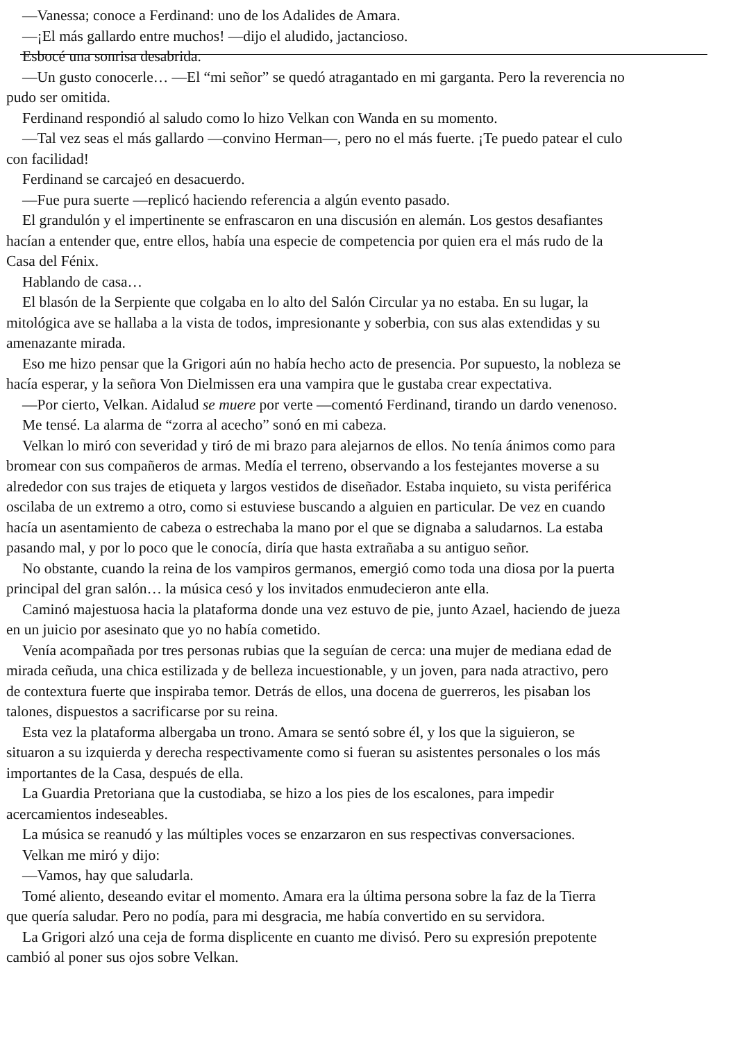—Vanessa; conoce a Ferdinand: uno de los Adalides de Amara.
—¡El más gallardo entre muchos! —dijo el aludido, jactancioso.
Esbocé una sonrisa desabrida.
—Un gusto conocerle… —El “mi señor” se quedó atragantado en mi garganta. Pero la reverencia no
pudo ser omitida.
Ferdinand respondió al saludo como lo hizo Velkan con Wanda en su momento.
—Tal vez seas el más gallardo —convino Herman—, pero no el más fuerte. ¡Te puedo patear el culo
con facilidad!
Ferdinand se carcajeó en desacuerdo.
—Fue pura suerte —replicó haciendo referencia a algún evento pasado.
El grandulón y el impertinente se enfrascaron en una discusión en alemán. Los gestos desafiantes
hacían a entender que, entre ellos, había una especie de competencia por quien era el más rudo de la
Casa del Fénix.
Hablando de casa…
El blasón de la Serpiente que colgaba en lo alto del Salón Circular ya no estaba. En su lugar, la
mitológica ave se hallaba a la vista de todos, impresionante y soberbia, con sus alas extendidas y su
amenazante mirada.
Eso me hizo pensar que la Grigori aún no había hecho acto de presencia. Por supuesto, la nobleza se
hacía esperar, y la señora Von Dielmissen era una vampira que le gustaba crear expectativa.
—Por cierto, Velkan. Aidalud se muere por verte —comentó Ferdinand, tirando un dardo venenoso.
Me tensé. La alarma de “zorra al acecho” sonó en mi cabeza.
Velkan lo miró con severidad y tiró de mi brazo para alejarnos de ellos. No tenía ánimos como para
bromear con sus compañeros de armas. Medía el terreno, observando a los festejantes moverse a su
alrededor con sus trajes de etiqueta y largos vestidos de diseñador. Estaba inquieto, su vista periférica
oscilaba de un extremo a otro, como si estuviese buscando a alguien en particular. De vez en cuando
hacía un asentamiento de cabeza o estrechaba la mano por el que se dignaba a saludarnos. La estaba
pasando mal, y por lo poco que le conocía, diría que hasta extrañaba a su antiguo señor.
No obstante, cuando la reina de los vampiros germanos, emergió como toda una diosa por la puerta
principal del gran salón… la música cesó y los invitados enmudecieron ante ella.
Caminó majestuosa hacia la plataforma donde una vez estuvo de pie, junto Azael, haciendo de jueza
en un juicio por asesinato que yo no había cometido.
Venía acompañada por tres personas rubias que la seguían de cerca: una mujer de mediana edad de
mirada ceñuda, una chica estilizada y de belleza incuestionable, y un joven, para nada atractivo, pero
de contextura fuerte que inspiraba temor. Detrás de ellos, una docena de guerreros, les pisaban los
talones, dispuestos a sacrificarse por su reina.
Esta vez la plataforma albergaba un trono. Amara se sentó sobre él, y los que la siguieron, se
situaron a su izquierda y derecha respectivamente como si fueran su asistentes personales o los más
importantes de la Casa, después de ella.
La Guardia Pretoriana que la custodiaba, se hizo a los pies de los escalones, para impedir
acercamientos indeseables.
La música se reanudó y las múltiples voces se enzarzaron en sus respectivas conversaciones.
Velkan me miró y dijo:
—Vamos, hay que saludarla.
Tomé aliento, deseando evitar el momento. Amara era la última persona sobre la faz de la Tierra
que quería saludar. Pero no podía, para mi desgracia, me había convertido en su servidora.
La Grigori alzó una ceja de forma displicente en cuanto me divisó. Pero su expresión prepotente
cambió al poner sus ojos sobre Velkan.